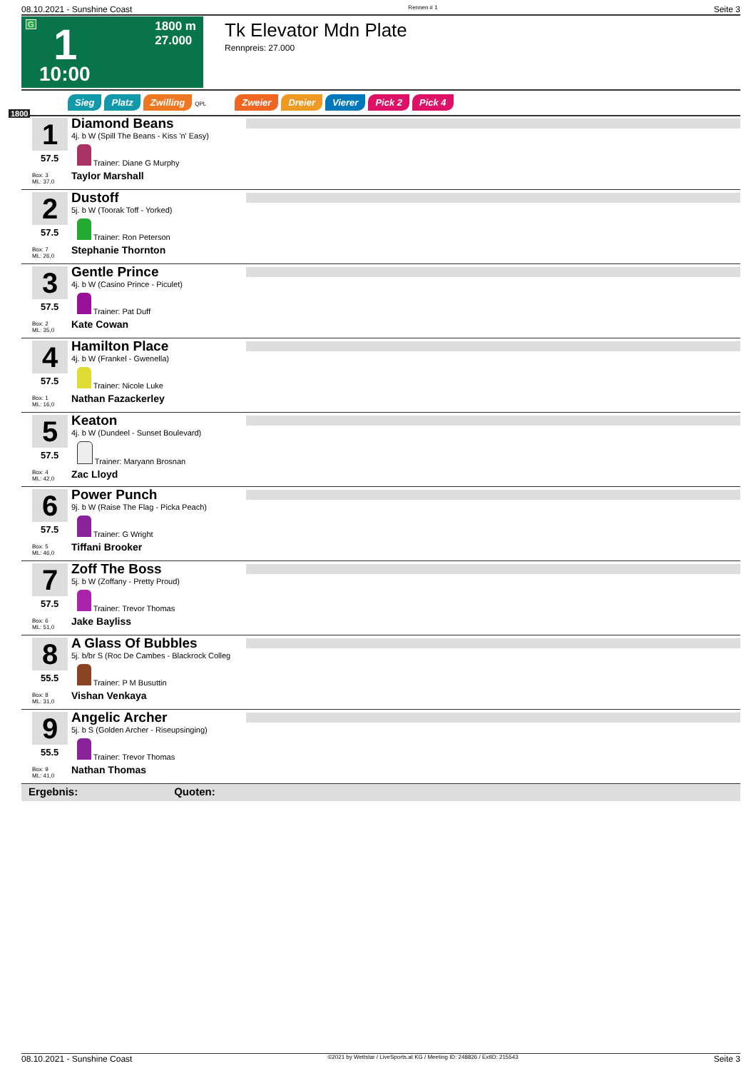08.10.2021 - Sunshine Coast Rennen # 1 Seite 3
G 1 1800 m
27.000
10:00
Tk Elevator Mdn Plate
Rennpreis: 27.000
1800
Sieg Platz Zwilling QPL Zweier Dreier Vierer Pick 2 Pick 4
1
57.5
Box: 3
ML: 37,0
Diamond Beans
4j. b W (Spill The Beans - Kiss 'n' Easy)
Trainer: Diane G Murphy
Taylor Marshall
2
57.5
Box: 7
ML: 26,0
Dustoff
5j. b W (Toorak Toff - Yorked)
Trainer: Ron Peterson
Stephanie Thornton
3
57.5
Box: 2
ML: 35,0
Gentle Prince
4j. b W (Casino Prince - Piculet)
Trainer: Pat Duff
Kate Cowan
4
57.5
Box: 1
ML: 16,0
Hamilton Place
4j. b W (Frankel - Gwenella)
Trainer: Nicole Luke
Nathan Fazackerley
5
57.5
Box: 4
ML: 42,0
Keaton
4j. b W (Dundeel - Sunset Boulevard)
Trainer: Maryann Brosnan
Zac Lloyd
6
57.5
Box: 5
ML: 46,0
Power Punch
9j. b W (Raise The Flag - Picka Peach)
Trainer: G Wright
Tiffani Brooker
7
57.5
Box: 6
ML: 51,0
Zoff The Boss
5j. b W (Zoffany - Pretty Proud)
Trainer: Trevor Thomas
Jake Bayliss
8
55.5
Box: 8
ML: 31,0
A Glass Of Bubbles
5j. b/br S (Roc De Cambes - Blackrock Colleg
Trainer: P M Busuttin
Vishan Venkaya
9
55.5
Box: 9
ML: 41,0
Angelic Archer
5j. b S (Golden Archer - Riseupsinging)
Trainer: Trevor Thomas
Nathan Thomas
Ergebnis: Quoten:
08.10.2021 - Sunshine Coast ©2021 by Wettstar / LiveSports.at KG / Meeting ID: 248826 / ExtID: 215543 Seite 3